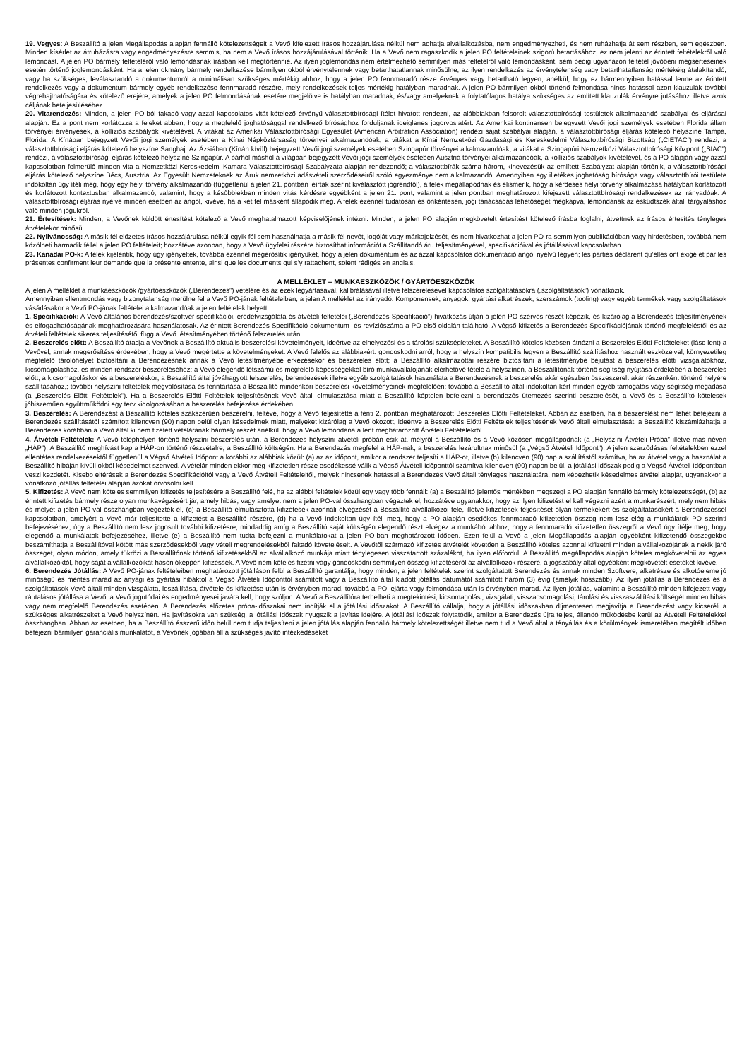19. Vegyes: A Beszállító a jelen Megállapodás alapján fennálló kötelezettségeit a Vevő kifejezett írásos hozzájárulása nélkül nem adhatja alvállalkozásba, nem engedményezheti, és nem ruházhatja át sem részben, sem egészben. Minden kísérlet az átruházásra vagy engedményezésre semmis, ha nem a Vevő írásos hozzájárulásával történik. Ha a Vevő nem ragaszkodik a jelen PO feltételeinek szigorú betartásához, ez nem jelenti az érintett feltételekről való lemondást. A jelen PO bármely feltételéről való lemondásnak írásban kell megtörténnie. Az ilyen joglemondás nem értelmezhető semmilyen más feltételről való lemondásként, sem pedig ugyanazon feltétel jövőbeni megsértéseinek esetén történő joglemondásként. Ha a jelen okmány bármely rendelkezése bármilyen okból érvénytelennek vagy betarthatatlannak minősülne, az ilyen rendelkezés az érvénytelenség vagy betarthatatlanság mértékéig átalakítandó, vagy ha szükséges, leválasztandó a dokumentumról a minimálisan szükséges mértékig ahhoz, hogy a jelen PO fennmaradó része érvényes vagy betartható legyen, anélkül, hogy ez bármennyiben hatással lenne az érintett rendelkezés vagy a dokumentum bármely egyéb rendelkezése fennmaradó részére, mely rendelkezések teljes mértékig hatályban maradnak. A jelen PO bármilyen okból történő felmondása nincs hatással azon klauzulák további végrehajthatóságára és kötelező erejére, amelyek a jelen PO felmondásának esetére megjelölve is hatályban maradnak, és/vagy amelyeknek a folytatólagos hatálya szükséges az említett klauzulák érvényre jutásához illetve azok céljának beteljesüléséhez.
20. Vitarendezés: Minden, a jelen PO-ból fakadó vagy azzal kapcsolatos vitát kötelező érvényű választottbírósági ítélet hivatott rendezni, az alábbiakban felsorolt választottbírósági testületek alkalmazandó szabályai és eljárásai alapján. Ez a pont nem korlátozza a feleket abban, hogy a megfelelő joghatósággal rendelkező bírósághoz forduljanak ideiglenes jogorvoslatért. Az Amerikai kontinensen bejegyzett Vevői jogi személyek esetében Florida állam törvényei érvényesek, a kollíziós szabályok kivételével. A vitákat az Amerikai Választottbírósági Egyesület (American Arbitration Association) rendezi saját szabályai alapján, a választottbírósági eljárás kötelező helyszíne Tampa, Florida. A Kínában bejegyzett Vevői jogi személyek esetében a Kínai Népköztársaság törvényei alkalmazandóak, a vitákat a Kínai Nemzetközi Gazdasági és Kereskedelmi Választottbírósági Bizottság („CIETAC”) rendezi, a választottbírósági eljárás kötelező helyszíne Sanghaj. Az Ázsiában (Kínán kívül) bejegyzett Vevői jogi személyek esetében Szingapúr törvényei alkalmazandóak, a vitákat a Szingapúri Nemzetközi Választottbírósági Központ („SIAC”) rendezi, a választottbírósági eljárás kötelező helyszíne Szingapúr. A bárhol máshol a világban bejegyzett Vevői jogi személyek esetében Ausztria törvényei alkalmazandóak, a kollíziós szabályok kivételével, és a PO alapján vagy azzal kapcsolatban felmerülő minden vita a Nemzetközi Kereskedelmi Kamara Választottbírósági Szabályzata alapján rendezendő; a választottbírák száma három, kinevezésük az említett Szabályzat alapján történik, a választottbírósági eljárás kötelező helyszíne Bécs, Ausztria. Az Egyesült Nemzeteknek az Áruk nemzetközi adásvételi szerződéseiről szóló egyezménye nem alkalmazandó. Amennyiben egy illetékes joghatóság bírósága vagy választottbírói testülete indokoltan úgy ítéli meg, hogy egy helyi törvény alkalmazandó (függetlenül a jelen 21. pontban leírtak szerint kiválasztott jogrendtől), a felek megállapodnak és elismerik, hogy a kérdéses helyi törvény alkalmazása hatályban korlátozott és korlátozott kontextusban alkalmazandó, valamint, hogy a későbbiekben minden vitás kérdésre egyébként a jelen 21. pont, valamint a jelen pontban meghatározott kifejezett választottbírósági rendelkezések az irányadóak. A választottbírósági eljárás nyelve minden esetben az angol, kivéve, ha a két fél másként állapodik meg. A felek ezennel tudatosan és önkéntesen, jogi tanácsadás lehetőségét megkapva, lemondanak az esküdtszék általi tárgyaláshoz való minden jogukról.
21. Értesítések: Minden, a Vevőnek küldött értesítést kötelező a Vevő meghatalmazott képviselőjének intézni. Minden, a jelen PO alapján megkövetelt értesítést kötelező írásba foglalni, átvettnek az írásos értesítés tényleges átvételekor minősül.
22. Nyilvánosság: A másik fél előzetes írásos hozzájárulása nélkül egyik fél sem használhatja a másik fél nevét, logóját vagy márkajelzését, és nem hivatkozhat a jelen PO-ra semmilyen publikációban vagy hirdetésben, továbbá nem közölheti harmadik féllel a jelen PO feltételeit; hozzátéve azonban, hogy a Vevő ügyfelei részére biztosíthat információt a Szállítandó áru teljesítményével, specifikációival és jótállásaival kapcsolatban.
23. Kanadai PO-k: A felek kijelentik, hogy úgy igényelték, továbbá ezennel megerősítik igényüket, hogy a jelen dokumentum és az azzal kapcsolatos dokumentáció angol nyelvű legyen; les parties déclarent qu’elles ont exigé et par les présentes confirment leur demande que la présente entente, ainsi que les documents qui s’y rattachent, soient rédigés en anglais.
A MELLÉKLET – MUNKAESZKÖZÖK / GYÁRTÓESZKÖZÖK
A jelen A melléklet a munkaeszközök /gyártóeszközök („Berendezés”) vételére és az ezek legyártásával, kalibrálásával illetve felszerelésével kapcsolatos szolgáltatásokra („szolgáltatások”) vonatkozik.
Amennyiben ellentmondás vagy bizonytalanság merülne fel a Vevő PO-jának feltételeiben, a jelen A melléklet az irányadó. Komponensek, anyagok, gyártási alkatrészek, szerszámok (tooling) vagy egyéb termékek vagy szolgáltatások vásárlásakor a Vevő PO-jának feltételei alkalmazandóak a jelen feltételek helyett.
1. Specifikációk: A Vevő általános berendezés/szoftver specifikációi, eredetvizsgálata és átvételi feltételei („Berendezés Specifikáció”) hivatkozás útján a jelen PO szerves részét képezik, és kizárólag a Berendezés teljesítményének és elfogadhatóságának meghatározására használatosak. Az érintett Berendezés Specifikáció dokumentum- és revíziószáma a PO első oldalán található. A végső kifizetés a Berendezés Specifikációjának történő megfeleléstől és az átvételi feltételek sikeres teljesítésétől függ a Vevő létesítményében történő felszerelés után.
2. Beszerelés előtt: A Beszállító átadja a Vevőnek a Beszállító aktuális beszerelési követelményeit, ideértve az elhelyezési és a tárolási szükségleteket. A Beszállító köteles közösen átnézni a Beszerelés Előtti Feltételeket (lásd lent) a Vevővel, annak megerősítése érdekében, hogy a Vevő megértette a követelményeket. A Vevő felelős az alábbiakért: gondoskodni arról, hogy a helyszín kompatibilis legyen a Beszállító szállításhoz használt eszközeivel; környezetileg megfelelő tárolóhelyet biztosítani a Berendezésnek annak a Vevő létesítményébe érkezésekor és beszerelés előtt; a Beszállító alkalmazottai részére biztosítani a létesítménybe bejutást a beszerelés előtti vizsgálatokhoz, kicsomagoláshoz, és minden rendszer beszereléséhez; a Vevő elegendő létszámú és megfelelő képességekkel bíró munkavállalójának elérhetővé tétele a helyszínen, a Beszállítónak történő segítség nyújtása érdekében a beszerelés előtt, a kicsomagoláskor és a beszereléskor; a Beszállító által jóváhagyott felszerelés, berendezések illetve egyéb szolgáltatások használata a Berendezésnek a beszerelés akár egészben összeszerelt akár részenként történő helyére szállításához,; további helyszíni feltételek megvalósítása és fenntartása a Beszállító mindenkori beszerelési követelményeinek megfelelően; továbbá a Beszállító által indokoltan kért minden egyéb támogatás vagy segítség megadása (a „Beszerelés Előtti Feltételek”). Ha a Beszerelés Előtti Feltételek teljesítésének Vevő általi elmulasztása miatt a Beszállító képtelen befejezni a berendezés ütemezés szerinti beszerelését, a Vevő és a Beszállító kötelesek jóhiszeműen együttműködni egy terv kidolgozásában a beszerelés befejezése érdekében.
3. Beszerelés: A Berendezést a Beszállító köteles szakszerűen beszerelni, feltéve, hogy a Vevő teljesítette a fenti 2. pontban meghatározott Beszerelés Előtti Feltételeket. Abban az esetben, ha a beszerelést nem lehet befejezni a Berendezés szállításától számított kilencven (90) napon belül olyan késedelmek miatt, melyeket kizárólag a Vevő okozott, ideértve a Beszerelés Előtti Feltételek teljesítésének Vevő általi elmulasztását, a Beszállító kiszámlázhatja a Berendezés korábban a Vevő által ki nem fizetett vételárának bármely részét anélkül, hogy a Vevő lemondana a lent meghatározott Átvételi Feltételekről.
4. Átvételi Feltételek: A Vevő telephelyén történő helyszíni beszerelés után, a Berendezés helyszíni átvételi próbán esik át, melyről a Beszállító és a Vevő közösen megállapodnak (a „Helyszíni Átvételi Próba” illetve más néven „HÁP”). A Beszállító meghívást kap a HÁP-on történő részvételre, a Beszállító költségén. Ha a Berendezés megfelel a HÁP-nak, a beszerelés lezárultnak minősül (a „Végső Átvételi Időpont"). A jelen szerződéses feltételekben ezzel ellentétes rendelkezésektől függetlenül a Végső Átvételi Időpont a korábbi az alábbiak közül: (a) az az időpont, amikor a rendszer teljesíti a HÁP-ot, illetve (b) kilencven (90) nap a szállítástól számítva, ha az átvétel vagy a használat a Beszállító hibáján kívüli okból késedelmet szenved. A vételár minden ekkor még kifizetetlen része esedékessé válik a Végső Átvételi Időponttól számítva kilencven (90) napon belül, a jótállási időszak pedig a Végső Átvételi Időpontban veszi kezdetét. Kisebb eltérések a Berendezés Specifikációitól vagy a Vevő Átvételi Feltételeitől, melyek nincsenek hatással a Berendezés Vevő általi tényleges használatára, nem képezhetik késedelmes átvétel alapját, ugyanakkor a vonatkozó jótállás feltételei alapján azokat orvosolni kell.
5. Kifizetés: A Vevő nem köteles semmilyen kifizetés teljesítésére a Beszállító felé, ha az alábbi feltételek közül egy vagy több fennáll: (a) a Beszállító jelentős mértékben megszegi a PO alapján fennálló bármely kötelezettségét, (b) az érintett kifizetés bármely része olyan munkavégzésért jár, amely hibás, vagy amelyet nem a jelen PO-val összhangban végeztek el; hozzátéve ugyanakkor, hogy az ilyen kifizetést el kell végezni azért a munkarészért, mely nem hibás és melyet a jelen PO-val összhangban végeztek el, (c) a Beszállító elmulasztotta kifizetések azonnali elvégzését a Beszállító alvállalkozói felé, illetve kifizetések teljesítését olyan termékekért és szolgáltatásokért a Berendezéssel kapcsolatban, amelyért a Vevő már teljesítette a kifizetést a Beszállító részére, (d) ha a Vevő indokoltan úgy ítéli meg, hogy a PO alapján esedékes fennmaradó kifizetetlen összeg nem lesz elég a munkálatok PO szerinti befejezéséhez, úgy a Beszállító nem lesz jogosult további kifizetésre, mindaddig amíg a Beszállító saját költségén elegendő részt elvégez a munkából ahhoz, hogy a fennmaradó kifizetetlen összegről a Vevő úgy ítélje meg, hogy elegendő a munkálatok befejezéséhez, illetve (e) a Beszállító nem tudta befejezni a munkálatokat a jelen PO-ban meghatározott időben. Ezen felül a Vevő a jelen Megállapodás alapján egyébként kifizetendő összegekbe beszámíthatja a Beszállítóval kötött más szerződésekből vagy vételi megrendelésekből fakadó követeléseit. A Vevőtől származó kifizetés átvételét követően a Beszállító köteles azonnal kifizetni minden alvállalkozójának a nekik járó összeget, olyan módon, amely tükrözi a Beszállítónak történő kifizetésekből az alvállalkozó munkája miatt ténylegesen visszatartott százalékot, ha ilyen előfordul. A Beszállító megállapodás alapján köteles megkövetelnii az egyes alvállalkozóktól, hogy saját alvállalkozóikat hasonlóképpen kifizessék. A Vevő nem köteles fizetni vagy gondoskodni semmilyen összeg kifizetéséről az alvállalkozók részére, a jogszabály által egyébként megkövetelt eseteket kivéve.
6. Berendezés Jótállás: A Vevő PO-jának feltételeiben meghatározott jótálláson felül a Beszállító garantálja, hogy minden, a jelen feltételek szerint szolgáltatott Berendezés és annak minden Szoftvere, alkatrésze és alkotóeleme jó minőségű és mentes marad az anyagi és gyártási hibáktól a Végső Átvételi Időponttól számított vagy a Beszállító által kiadott jótállás dátumától számított három (3) évig (amelyik hosszabb). Az ilyen jótállás a Berendezés és a szolgáltatások Vevő általi minden vizsgálata, leszállítása, átvétele és kifizetése után is érvényben marad, továbbá a PO lejárta vagy felmondása után is érvényben marad. Az ilyen jótállás, valamint a Beszállító minden kifejezett vagy ráutalásos jótállása a Vevő, a Vevő jogutódai és engedményesei javára kell, hogy szóljon. A Vevő a Beszállítóra terhelheti a megtekintési, kicsomagolási, vizsgálati, visszacsomagolási, tárolási és visszaszállítási költségét minden hibás vagy nem megfelelő Berendezés esetében. A Berendezés előzetes próba-időszakai nem indítják el a jótállási időszakot. A Beszállító vállalja, hogy a jótállási időszakban díjmentesen megjavítja a Berendezést vagy kicseréli a szükséges alkatrészeket a Vevő helyszínén. Ha javításokra van szükség, a jótállási időszak nyugszik a javítás idejére. A jótállási időszak folytatódik, amikor a Berendezés újra teljes, állandó működésbe kerül az Átvételi Feltételekkel összhangban. Abban az esetben, ha a Beszállító ésszerű időn belül nem tudja teljesíteni a jelen jótállás alapján fennálló bármely kötelezettségét illetve nem tud a Vevő által a tényállás és a körülmények ismeretében megítélt időben befejezni bármilyen garanciális munkálatot, a Vevőnek jogában áll a szükséges javító intézkedéseket